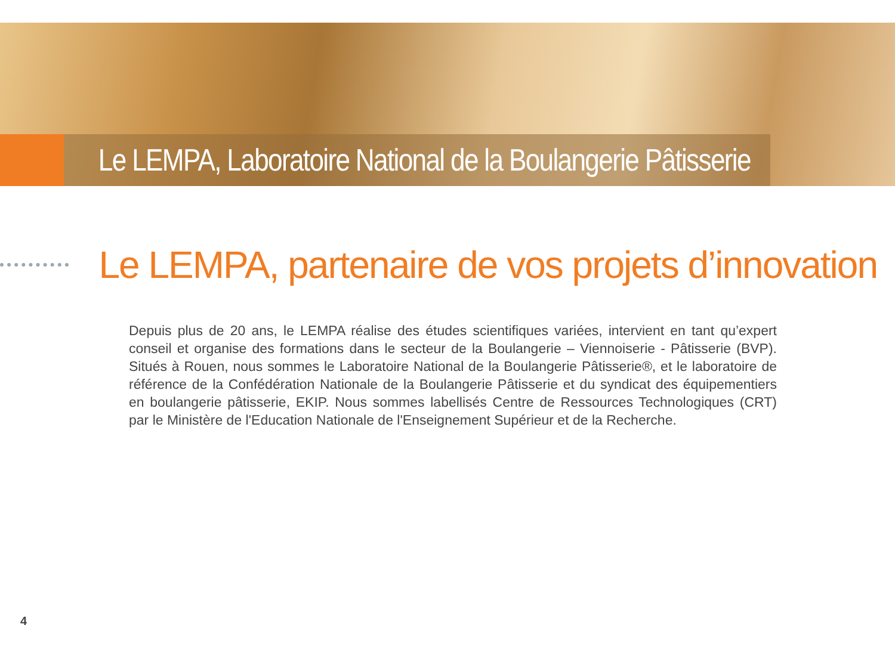Le LEMPA, Laboratoire National de la Boulangerie Pâtisserie
Le LEMPA, partenaire de vos projets d’innovation
Depuis plus de 20 ans, le LEMPA réalise des études scientifiques variées, intervient en tant qu’expert conseil et organise des formations dans le secteur de la Boulangerie – Viennoiserie - Pâtisserie (BVP). Situés à Rouen, nous sommes le Laboratoire National de la Boulangerie Pâtisserie®, et le laboratoire de référence de la Confédération Nationale de la Boulangerie Pâtisserie et du syndicat des équipementiers en boulangerie pâtisserie, EKIP. Nous sommes labellisés Centre de Ressources Technologiques (CRT) par le Ministère de l'Education Nationale de l'Enseignement Supérieur et de la Recherche.
4